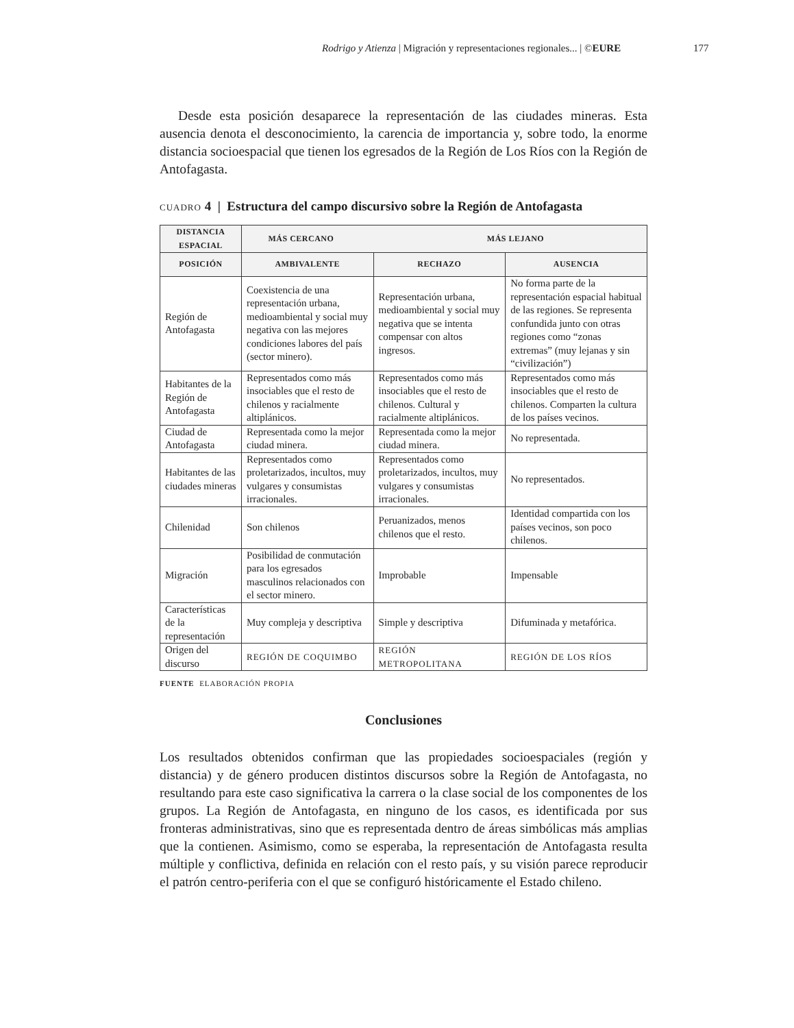Rodrigo y Atienza | Migración y representaciones regionales... | ©EURE 177
Desde esta posición desaparece la representación de las ciudades mineras. Esta ausencia denota el desconocimiento, la carencia de importancia y, sobre todo, la enorme distancia socioespacial que tienen los egresados de la Región de Los Ríos con la Región de Antofagasta.
CUADRO 4 | Estructura del campo discursivo sobre la Región de Antofagasta
| DISTANCIA ESPACIAL | MÁS CERCANO MÁS LEJANO | | |
| --- | --- | --- | --- |
| POSICIÓN | AMBIVALENTE | RECHAZO | AUSENCIA |
| Región de Antofagasta | Coexistencia de una representación urbana, medioambiental y social muy negativa con las mejores condiciones labores del país (sector minero). | Representación urbana, medioambiental y social muy negativa que se intenta compensar con altos ingresos. | No forma parte de la representación espacial habitual de las regiones. Se representa confundida junto con otras regiones como “zonas extremas” (muy lejanas y sin “civilización”) |
| Habitantes de la Región de Antofagasta | Representados como más insociables que el resto de chilenos y racialmente altiplánicos. | Representados como más insociables que el resto de chilenos. Cultural y racialmente altiplánicos. | Representados como más insociables que el resto de chilenos. Comparten la cultura de los países vecinos. |
| Ciudad de Antofagasta | Representada como la mejor ciudad minera. | Representada como la mejor ciudad minera. | No representada. |
| Habitantes de las ciudades mineras | Representados como proletarizados, incultos, muy vulgares y consumistas irracionales. | Representados como proletarizados, incultos, muy vulgares y consumistas irracionales. | No representados. |
| Chilenidad | Son chilenos | Peruanizados, menos chilenos que el resto. | Identidad compartida con los países vecinos, son poco chilenos. |
| Migración | Posibilidad de conmutación para los egresados masculinos relacionados con el sector minero. | Improbable | Impensable |
| Características de la representación | Muy compleja y descriptiva | Simple y descriptiva | Difuminada y metafórica. |
| Origen del discurso | REGIÓN DE COQUIMBO | REGIÓN METROPOLITANA | REGIÓN DE LOS RÍOS |
FUENTE ELABORACIÓN PROPIA
Conclusiones
Los resultados obtenidos confirman que las propiedades socioespaciales (región y distancia) y de género producen distintos discursos sobre la Región de Antofagasta, no resultando para este caso significativa la carrera o la clase social de los componentes de los grupos. La Región de Antofagasta, en ninguno de los casos, es identificada por sus fronteras administrativas, sino que es representada dentro de áreas simbólicas más amplias que la contienen. Asimismo, como se esperaba, la representación de Antofagasta resulta múltiple y conflictiva, definida en relación con el resto país, y su visión parece reproducir el patrón centro-periferia con el que se configuró históricamente el Estado chileno.